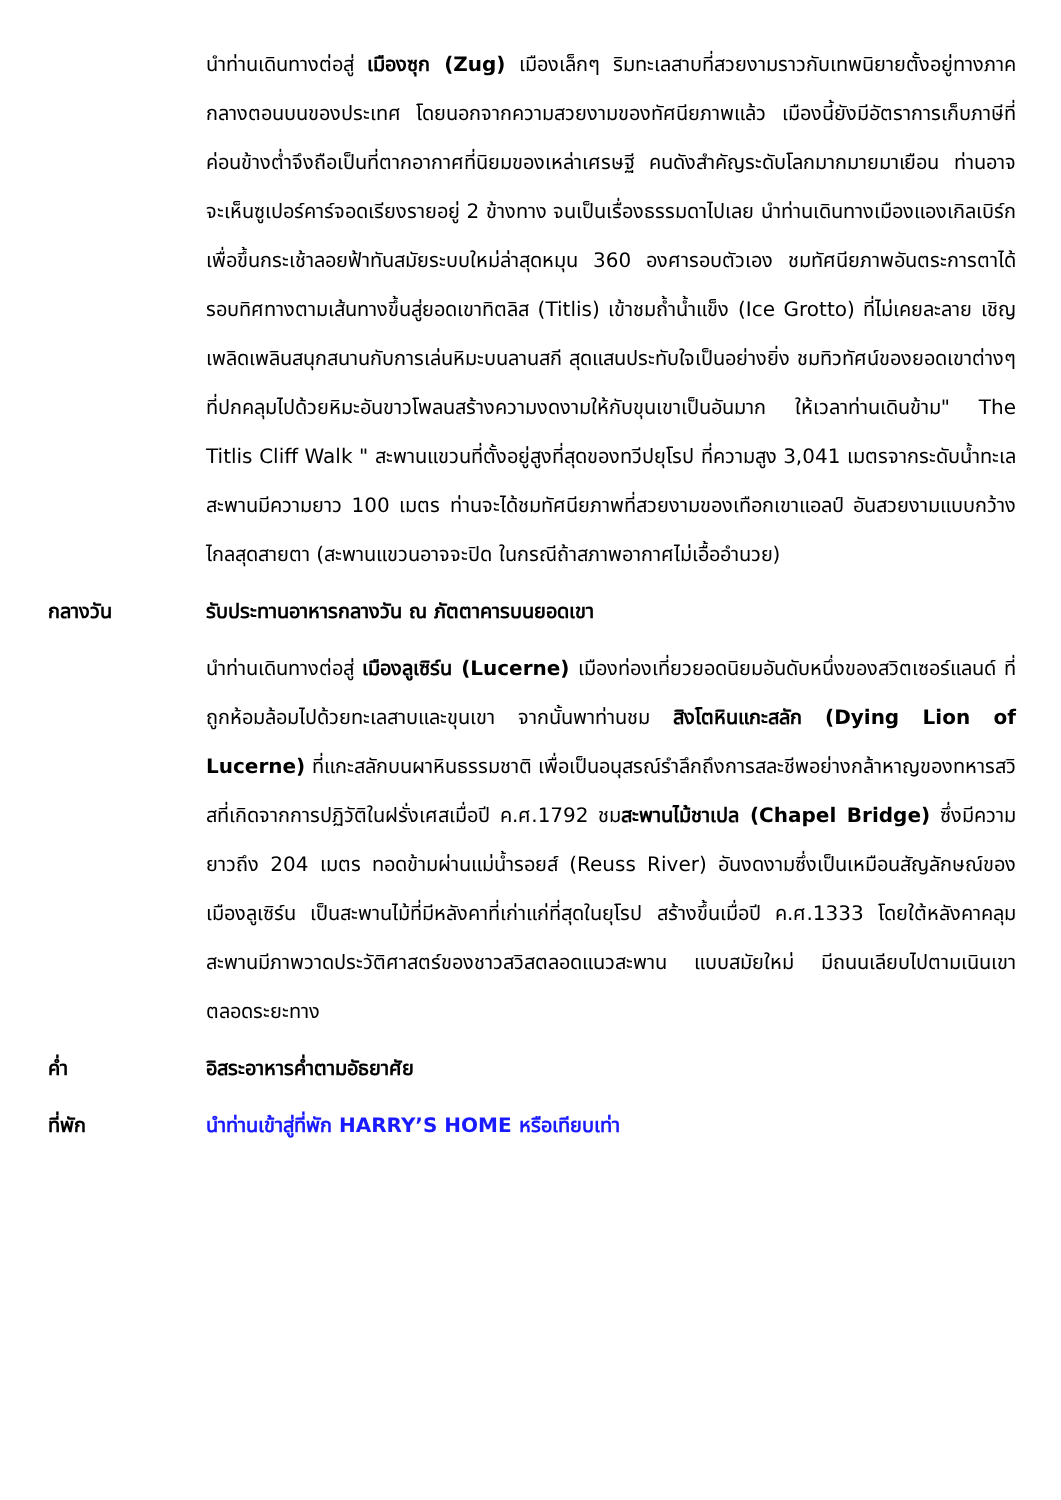นำท่านเดินทางต่อสู่ เมืองซุก (Zug) เมืองเล็กๆ ริมทะเลสาบที่สวยงามราวกับเทพนิยายตั้งอยู่ทางภาคกลางตอนบนของประเทศ โดยนอกจากความสวยงามของทัศนียภาพแล้ว เมืองนี้ยังมีอัตราการเก็บภาษีที่ค่อนข้างต่ำจึงถือเป็นที่ตากอากาศที่นิยมของเหล่าเศรษฐี คนดังสำคัญระดับโลกมากมายมาเยือน ท่านอาจจะเห็นซูเปอร์คาร์จอดเรียงรายอยู่ 2 ข้างทาง จนเป็นเรื่องธรรมดาไปเลย นำท่านเดินทางเมืองแองเกิลเบิร์กเพื่อขึ้นกระเช้าลอยฟ้าทันสมัยระบบใหม่ล่าสุดหมุน 360 องศารอบตัวเอง ชมทัศนียภาพอันตระการตาได้รอบทิศทางตามเส้นทางขึ้นสู่ยอดเขาทิตลิส (Titlis) เข้าชมถ้ำน้ำแข็ง (Ice Grotto) ที่ไม่เคยละลาย เชิญเพลิดเพลินสนุกสนานกับการเล่นหิมะบนลานสกี สุดแสนประทับใจเป็นอย่างยิ่ง ชมทิวทัศน์ของยอดเขาต่างๆ ที่ปกคลุมไปด้วยหิมะอันขาวโพลนสร้างความงดงามให้กับขุนเขาเป็นอันมาก ให้เวลาท่านเดินข้าม" The Titlis Cliff Walk " สะพานแขวนที่ตั้งอยู่สูงที่สุดของทวีปยุโรป ที่ความสูง 3,041 เมตรจากระดับน้ำทะเล สะพานมีความยาว 100 เมตร ท่านจะได้ชมทัศนียภาพที่สวยงามของเทือกเขาแอลป์ อันสวยงามแบบกว้างไกลสุดสายตา (สะพานแขวนอาจจะปิด ในกรณีถ้าสภาพอากาศไม่เอื้ออำนวย)
กลางวัน รับประทานอาหารกลางวัน ณ ภัตตาคารบนยอดเขา
นำท่านเดินทางต่อสู่ เมืองลูเซิร์น (Lucerne) เมืองท่องเที่ยวยอดนิยมอันดับหนึ่งของสวิตเซอร์แลนด์ ที่ถูกห้อมล้อมไปด้วยทะเลสาบและขุนเขา จากนั้นพาท่านชม สิงโตหินแกะสลัก (Dying Lion of Lucerne) ที่แกะสลักบนผาหินธรรมชาติ เพื่อเป็นอนุสรณ์รำลึกถึงการสละชีพอย่างกล้าหาญของทหารสวิสที่เกิดจากการปฏิวัติในฝรั่งเศสเมื่อปี ค.ศ.1792 ชมสะพานไม้ชาเปล (Chapel Bridge) ซึ่งมีความยาวถึง 204 เมตร ทอดข้ามผ่านแม่น้ำรอยส์ (Reuss River) อันงดงามซึ่งเป็นเหมือนสัญลักษณ์ของเมืองลูเซิร์น เป็นสะพานไม้ที่มีหลังคาที่เก่าแก่ที่สุดในยุโรป สร้างขึ้นเมื่อปี ค.ศ.1333 โดยใต้หลังคาคลุมสะพานมีภาพวาดประวัติศาสตร์ของชาวสวิสตลอดแนวสะพาน แบบสมัยใหม่ มีถนนเลียบไปตามเนินเขาตลอดระยะทาง
ค่ำ อิสระอาหารค่ำตามอัธยาศัย
ที่พัก นำท่านเข้าสู่ที่พัก HARRY’S HOME หรือเทียบเท่า